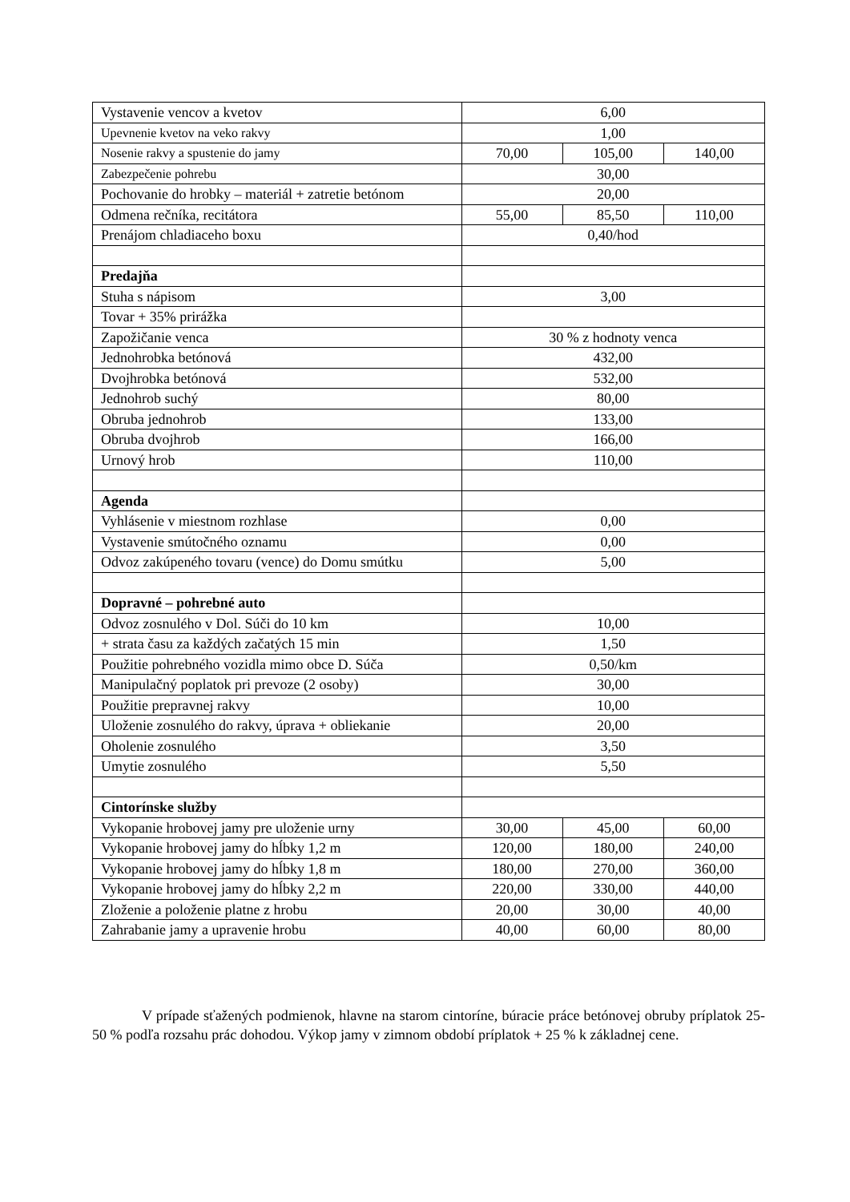| Vystavenie vencov a kvetov | 6,00 | | |
| Upevnenie kvetov na veko rakvy | 1,00 | | |
| Nosenie rakvy a spustenie do jamy | 70,00 | 105,00 | 140,00 |
| Zabezpečenie pohrebu | 30,00 | | |
| Pochovanie do hrobky – materiál + zatretie betónom | 20,00 | | |
| Odmena rečníka, recitátora | 55,00 | 85,50 | 110,00 |
| Prenájom chladiaceho boxu | 0,40/hod | | |
| Predajňa | | | |
| Stuha s nápisom | 3,00 | | |
| Tovar + 35% prirážka | | | |
| Zapožičanie venca | 30 % z hodnoty venca | | |
| Jednohrobka betónová | 432,00 | | |
| Dvojhrobka betónová | 532,00 | | |
| Jednohrob suchý | 80,00 | | |
| Obruba jednohrob | 133,00 | | |
| Obruba dvojhrob | 166,00 | | |
| Urnový hrob | 110,00 | | |
| Agenda | | | |
| Vyhlásenie v miestnom rozhlase | 0,00 | | |
| Vystavenie smútočného oznamu | 0,00 | | |
| Odvoz zakúpeného tovaru (vence) do Domu smútku | 5,00 | | |
| Dopravné – pohrebné auto | | | |
| Odvoz zosnulého v Dol. Súči do 10 km | 10,00 | | |
| + strata času za každých začatých 15 min | 1,50 | | |
| Použitie pohrebného vozidla mimo obce D. Súča | 0,50/km | | |
| Manipulačný poplatok pri prevoze (2 osoby) | 30,00 | | |
| Použitie prepravnej rakvy | 10,00 | | |
| Uloženie zosnulého do rakvy, úprava + obliekanie | 20,00 | | |
| Oholenie zosnulého | 3,50 | | |
| Umytie zosnulého | 5,50 | | |
| Cintorínske služby | | | |
| Vykopanie hrobovej jamy pre uloženie urny | 30,00 | 45,00 | 60,00 |
| Vykopanie hrobovej jamy do hĺbky 1,2 m | 120,00 | 180,00 | 240,00 |
| Vykopanie hrobovej jamy do hĺbky 1,8 m | 180,00 | 270,00 | 360,00 |
| Vykopanie hrobovej jamy do hĺbky 2,2 m | 220,00 | 330,00 | 440,00 |
| Zloženie a položenie platne z hrobu | 20,00 | 30,00 | 40,00 |
| Zahrabanie jamy a upravenie hrobu | 40,00 | 60,00 | 80,00 |
V prípade sťažených podmienok, hlavne na starom cintoríne, búracie práce betónovej obruby príplatok 25- 50 % podľa rozsahu prác dohodou. Výkop jamy v zimnom období príplatok + 25 % k základnej cene.